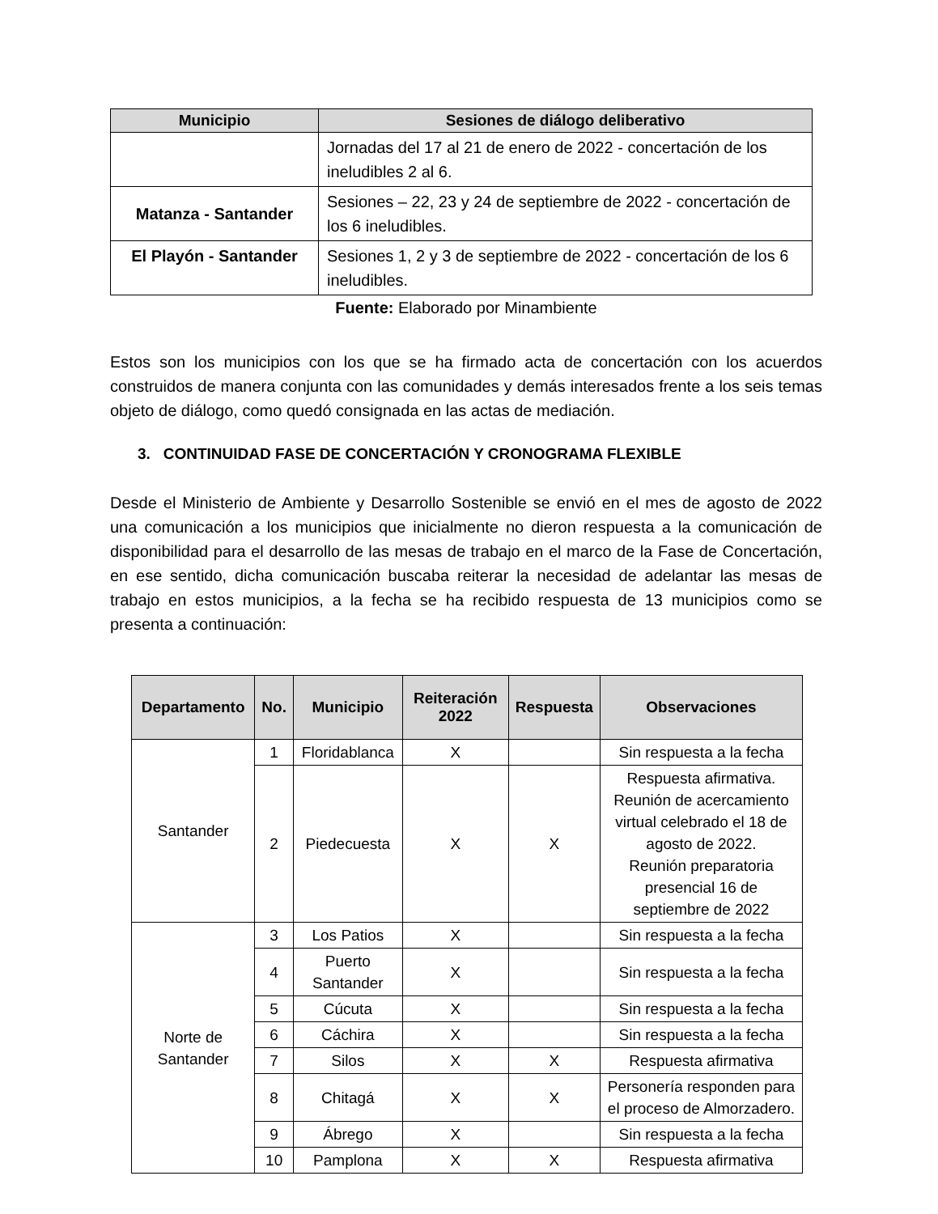| Municipio | Sesiones de diálogo deliberativo |
| --- | --- |
| | Jornadas del 17 al 21 de enero de 2022 - concertación de los ineludibles 2 al 6. |
| Matanza - Santander | Sesiones – 22, 23 y 24 de septiembre de 2022 - concertación de los 6 ineludibles. |
| El Playón - Santander | Sesiones 1, 2 y 3 de septiembre de 2022 - concertación de los 6 ineludibles. |
Fuente: Elaborado por Minambiente
Estos son los municipios con los que se ha firmado acta de concertación con los acuerdos construidos de manera conjunta con las comunidades y demás interesados frente a los seis temas objeto de diálogo, como quedó consignada en las actas de mediación.
3. CONTINUIDAD FASE DE CONCERTACIÓN Y CRONOGRAMA FLEXIBLE
Desde el Ministerio de Ambiente y Desarrollo Sostenible se envió en el mes de agosto de 2022 una comunicación a los municipios que inicialmente no dieron respuesta a la comunicación de disponibilidad para el desarrollo de las mesas de trabajo en el marco de la Fase de Concertación, en ese sentido, dicha comunicación buscaba reiterar la necesidad de adelantar las mesas de trabajo en estos municipios, a la fecha se ha recibido respuesta de 13 municipios como se presenta a continuación:
| Departamento | No. | Municipio | Reiteración 2022 | Respuesta | Observaciones |
| --- | --- | --- | --- | --- | --- |
| Santander | 1 | Floridablanca | X | | Sin respuesta a la fecha |
| | 2 | Piedecuesta | X | X | Respuesta afirmativa. Reunión de acercamiento virtual celebrado el 18 de agosto de 2022. Reunión preparatoria presencial 16 de septiembre de 2022 |
| Norte de Santander | 3 | Los Patios | X | | Sin respuesta a la fecha |
| | 4 | Puerto Santander | X | | Sin respuesta a la fecha |
| | 5 | Cúcuta | X | | Sin respuesta a la fecha |
| | 6 | Cáchira | X | | Sin respuesta a la fecha |
| | 7 | Silos | X | X | Respuesta afirmativa |
| | 8 | Chitagá | X | X | Personería responden para el proceso de Almorzadero. |
| | 9 | Ábrego | X | | Sin respuesta a la fecha |
| | 10 | Pamplona | X | X | Respuesta afirmativa |